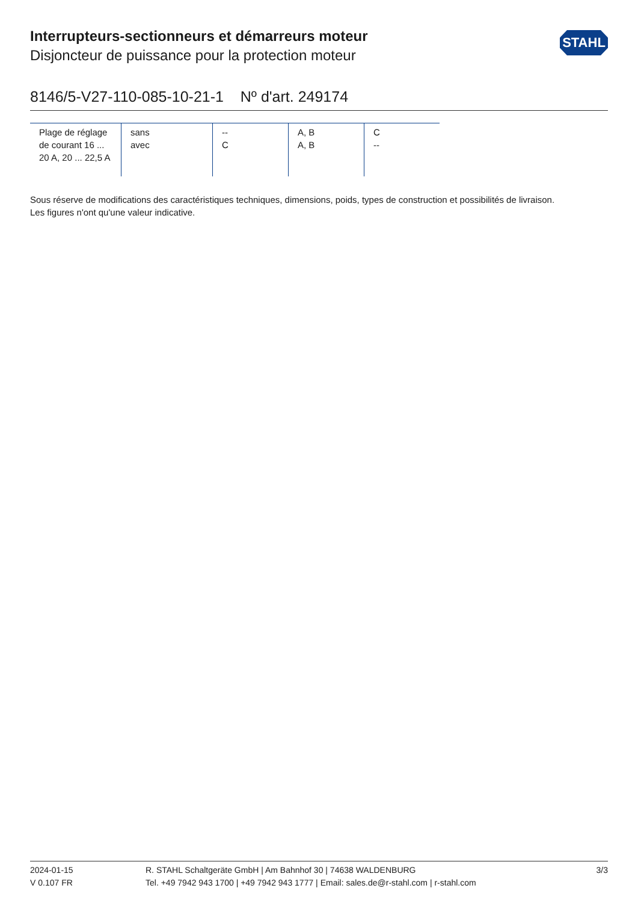Interrupteurs-sectionneurs et démarreurs moteur
Disjoncteur de puissance pour la protection moteur
STAHL
8146/5-V27-110-085-10-21-1 Nº d'art. 249174
| Plage de réglage de courant 16 ... 20 A, 20 ... 22,5 A | sans avec | -- C | A, B A, B | C -- |
Sous réserve de modifications des caractéristiques techniques, dimensions, poids, types de construction et possibilités de livraison.
Les figures n'ont qu'une valeur indicative.
2024-01-15
V 0.107 FR
R. STAHL Schaltgeräte GmbH | Am Bahnhof 30 | 74638 WALDENBURG
Tel. +49 7942 943 1700 | +49 7942 943 1777 | Email: sales.de@r-stahl.com | r-stahl.com
3/3